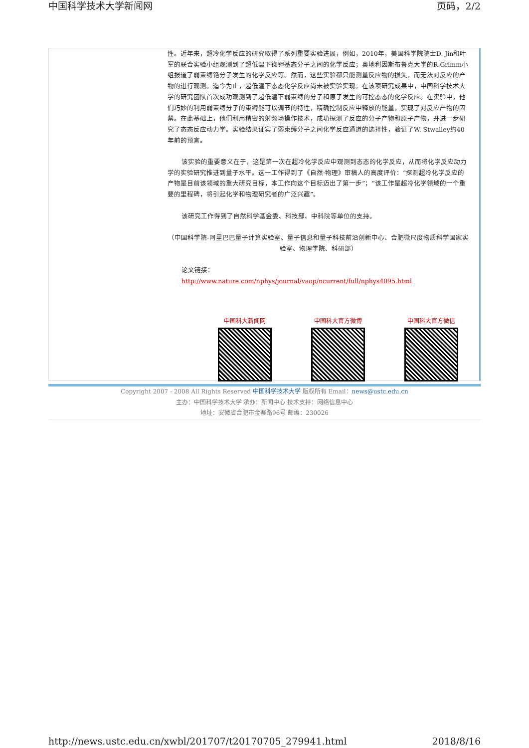中国科学技术大学新闻网 页码，2/2
性。近年来，超冷化学反应的研究取得了系列重要实验进展，例如，2010年，美国科学院院士D. Jin和叶军的联合实验小组观测到了超低温下铷钾基态分子之间的化学反应；奥地利因斯布鲁克大学的R.Grimm小组报道了弱束缚铯分子发生的化学反应等。然而，这些实验都只能测量反应物的损失，而无法对反应的产物的进行观测。迄今为止，超低温下态态化学反应尚未被实验实现。在该项研究成果中，中国科学技术大学的研究团队首次成功观测到了超低温下弱束缚的分子和原子发生的可控态态的化学反应。在实验中，他们巧妙的利用弱束缚分子的束缚能可以调节的特性，精确控制反应中释放的能量，实现了对反应产物的囚禁。在此基础上，他们利用精密的射频场操作技术，成功探测了反应的分子产物和原子产物，并进一步研究了态态反应动力学。实验结果证实了弱束缚分子之间化学反应通道的选择性，验证了W. Stwalley约40年前的预言。
该实验的重要意义在于，这是第一次在超冷化学反应中观测到态态的化学反应，从而将化学反应动力学的实验研究推进到量子水平。这一工作得到了《自然·物理》审稿人的高度评价：“探测超冷化学反应的产物是目前该领域的重大研究目标，本工作向这个目标迈出了第一步”；“该工作是超冷化学领域的一个重要的里程碑，将引起化学和物理研究者的广泛兴趣”。
该研究工作得到了自然科学基金委、科技部、中科院等单位的支持。
（中国科学院-阿里巴巴量子计算实验室、量子信息和量子科技前沿创新中心、合肥微尺度物质科学国家实验室、物理学院、科研部）
论文链接：
http://www.nature.com/nphys/journal/vaop/ncurrent/full/nphys4095.html
中国科大新闻网 中国科大官方微博 中国科大官方微信
Copyright 2007 - 2008 All Rights Reserved 中国科学技术大学 版权所有 Email：news@ustc.edu.cn
主办：中国科学技术大学 承办：新闻中心 技术支持：网络信息中心
地址：安徽省合肥市金寨路96号 邮编：230026
http://news.ustc.edu.cn/xwbl/201707/t20170705_279941.html 2018/8/16